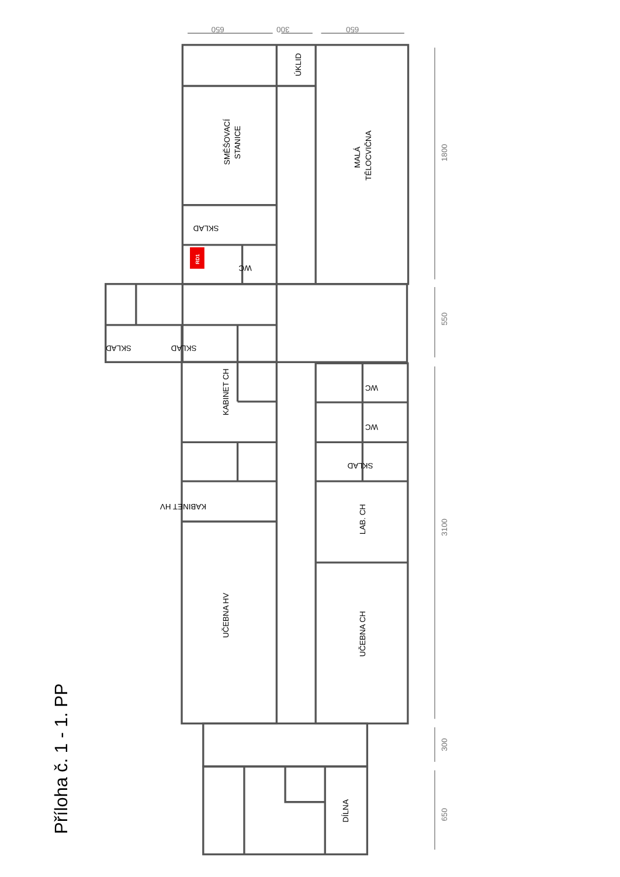RD1
650
300
650
1800
550
3100
300
650
ÚKLID
SMĚŠOVACÍ
STANICE
MALÁ
TĚLOCVIČNA
SKLAD
WC
SKLAD
SKLAD
KABINET CH
WC
WC
SKLAD
KABINET HV
LAB. CH
UČEBNA HV
UČEBNA CH
DÍLNA
Příloha č. 1 - 1. PP